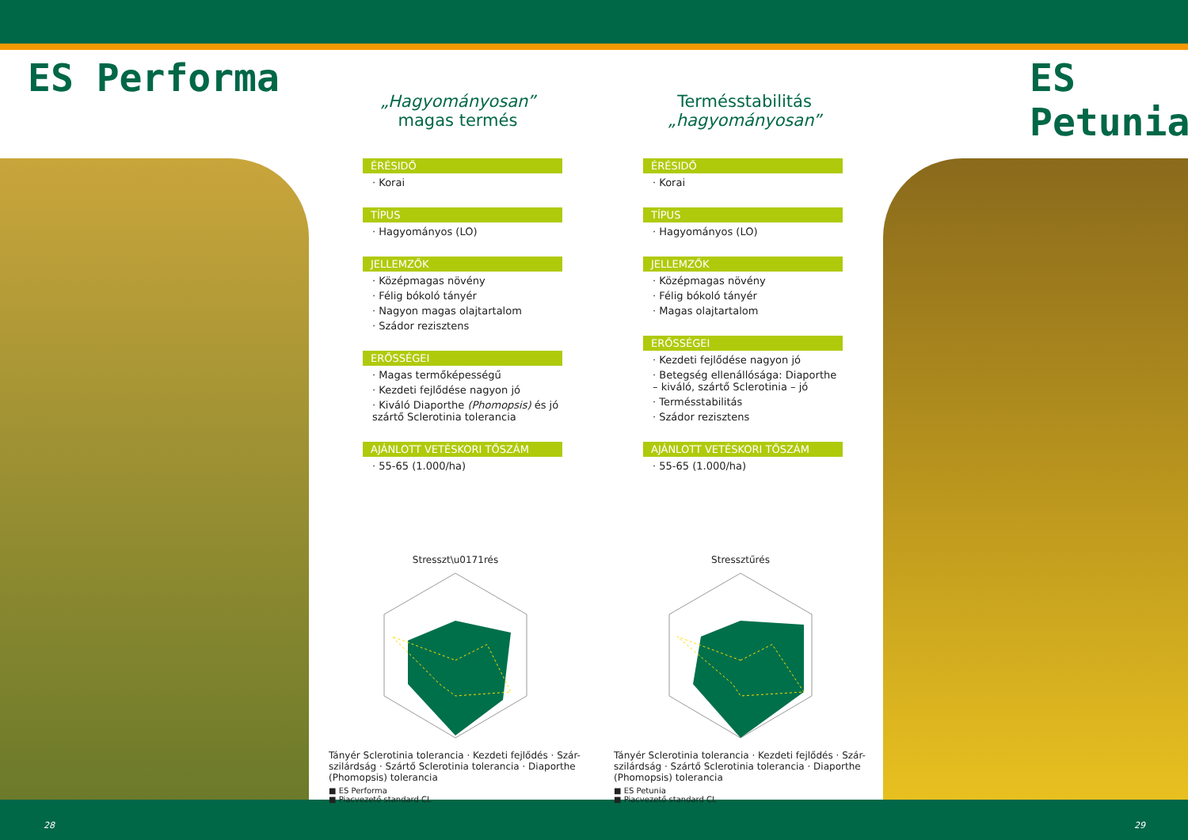ES Performa ES Petunia
„Hagyományosan”
magas termés
Termésstabilitás
„hagyományosan”
ÉRÉSIDŐ
· Korai
TÍPUS
· Hagyományos (LO)
JELLEMZŐK
· Középmagas növény
· Félig bókoló tányér
· Nagyon magas olajtartalom
· Szádor rezisztens
ERŐSSÉGEI
· Magas termőképességű
· Kezdeti fejlődése nagyon jó
· Kiváló Diaporthe (Phomopsis) és jó szártő Sclerotinia tolerancia
AJÁNLOTT VETÉSKORI TŐSZÁM
· 55-65 (1.000/ha)
ÉRÉSIDŐ
· Korai
TÍPUS
· Hagyományos (LO)
JELLEMZŐK
· Középmagas növény
· Félig bókoló tányér
· Magas olajtartalom
ERŐSSÉGEI
· Kezdeti fejlődése nagyon jó
· Betegség ellenállósága: Diaporthe – kiváló, szártő Sclerotinia – jó
· Termésstabilitás
· Szádor rezisztens
AJÁNLOTT VETÉSKORI TŐSZÁM
· 55-65 (1.000/ha)
Stresszt\u0171rés
Tányér Sclerotinia tolerancia · Kezdeti fejlődés · Szár-szilárdság · Szártő Sclerotinia tolerancia · Diaporthe (Phomopsis) tolerancia
■ ES Performa
■ Piacvezető standard CL
Stressztűrés
Tányér Sclerotinia tolerancia · Kezdeti fejlődés · Szár-szilárdság · Szártő Sclerotinia tolerancia · Diaporthe (Phomopsis) tolerancia
■ ES Petunia
■ Piacvezető standard CL
28 29